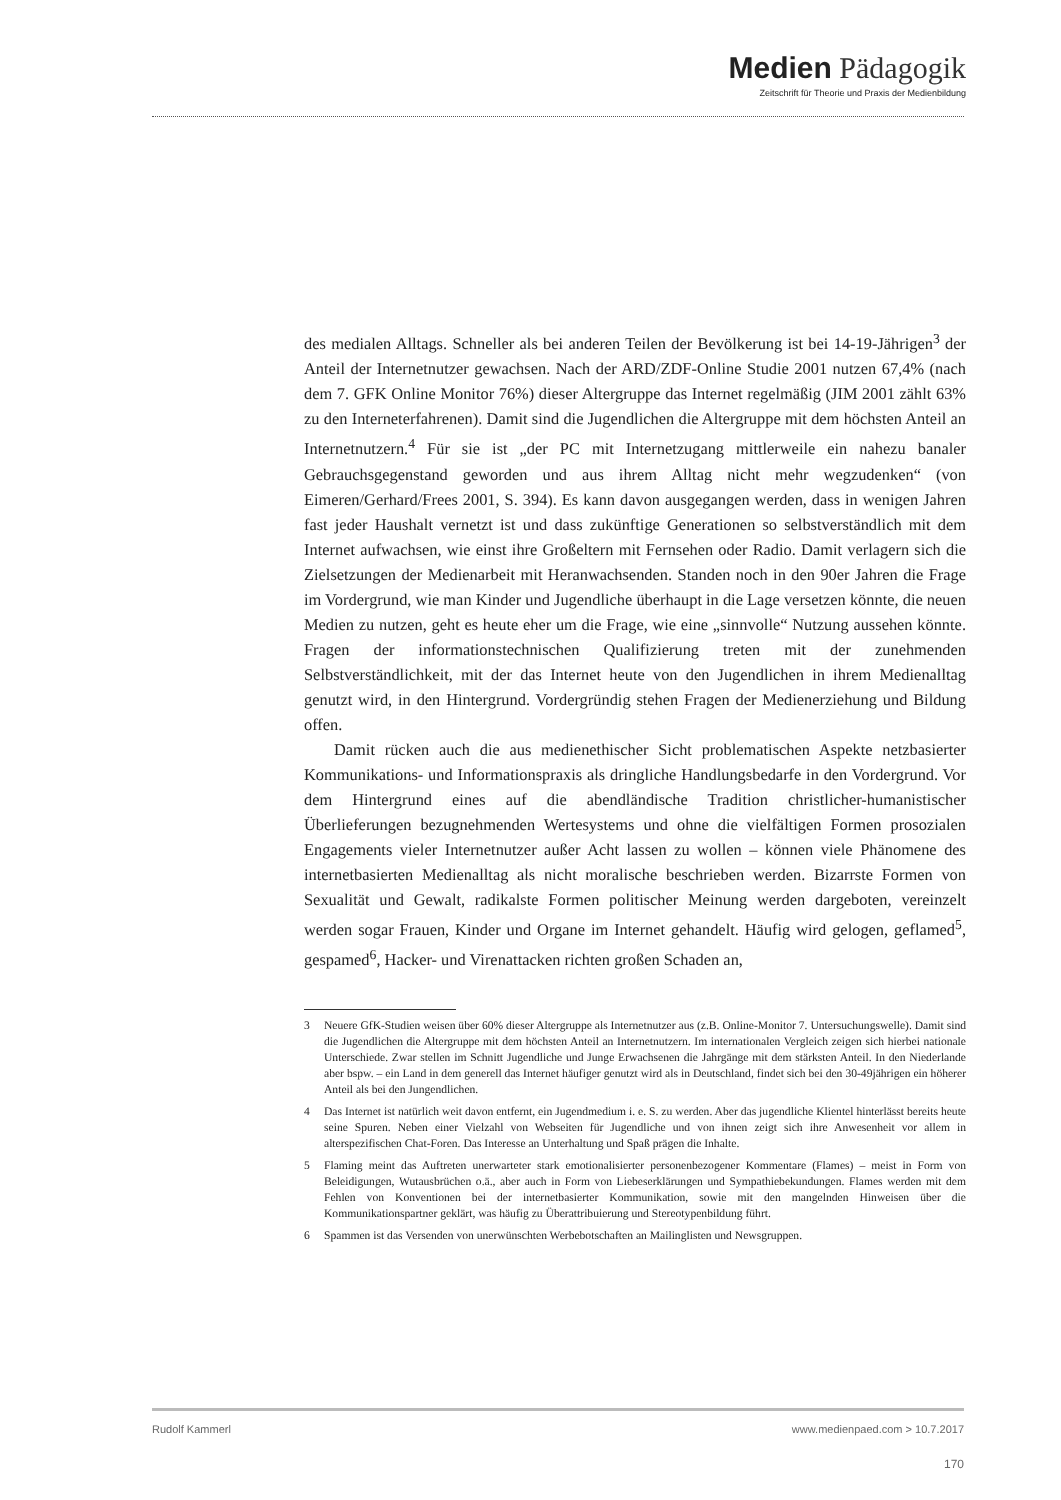Medien Pädagogik
Zeitschrift für Theorie und Praxis der Medienbildung
des medialen Alltags. Schneller als bei anderen Teilen der Bevölkerung ist bei 14-19-Jährigen<sup>3</sup> der Anteil der Internetnutzer gewachsen. Nach der ARD/ZDF-Online Studie 2001 nutzen 67,4% (nach dem 7. GFK Online Monitor 76%) dieser Altergruppe das Internet regelmäßig (JIM 2001 zählt 63% zu den Interneterfahrenen). Damit sind die Jugendlichen die Altergruppe mit dem höchsten Anteil an Internetnutzern.<sup>4</sup> Für sie ist „der PC mit Internetzugang mittlerweile ein nahezu banaler Gebrauchsgegenstand geworden und aus ihrem Alltag nicht mehr wegzudenken“ (von Eimeren/Gerhard/Frees 2001, S. 394). Es kann davon ausgegangen werden, dass in wenigen Jahren fast jeder Haushalt vernetzt ist und dass zukünftige Generationen so selbstverständlich mit dem Internet aufwachsen, wie einst ihre Großeltern mit Fernsehen oder Radio. Damit verlagern sich die Zielsetzungen der Medienarbeit mit Heranwachsenden. Standen noch in den 90er Jahren die Frage im Vordergrund, wie man Kinder und Jugendliche überhaupt in die Lage versetzen könnte, die neuen Medien zu nutzen, geht es heute eher um die Frage, wie eine „sinnvolle“ Nutzung aussehen könnte. Fragen der informationstechnischen Qualifizierung treten mit der zunehmenden Selbstverständlichkeit, mit der das Internet heute von den Jugendlichen in ihrem Medienalltag genutzt wird, in den Hintergrund. Vordergründig stehen Fragen der Medienerziehung und Bildung offen.
Damit rücken auch die aus medienethischer Sicht problematischen Aspekte netzbasierter Kommunikations- und Informationspraxis als dringliche Handlungsbedarfe in den Vordergrund. Vor dem Hintergrund eines auf die abendländische Tradition christlicher-humanistischer Überlieferungen bezugnehmenden Wertesystems und ohne die vielfältigen Formen prosozialen Engagements vieler Internetnutzer außer Acht lassen zu wollen – können viele Phänomene des internetbasierten Medienalltag als nicht moralische beschrieben werden. Bizarrste Formen von Sexualität und Gewalt, radikalste Formen politischer Meinung werden dargeboten, vereinzelt werden sogar Frauen, Kinder und Organe im Internet gehandelt. Häufig wird gelogen, geflamed<sup>5</sup>, gespamed<sup>6</sup>, Hacker- und Virenattacken richten großen Schaden an,
3 Neuere GfK-Studien weisen über 60% dieser Altergruppe als Internetnutzer aus (z.B. Online-Monitor 7. Untersuchungswelle). Damit sind die Jugendlichen die Altergruppe mit dem höchsten Anteil an Internetnutzern. Im internationalen Vergleich zeigen sich hierbei nationale Unterschiede. Zwar stellen im Schnitt Jugendliche und Junge Erwachsenen die Jahrgänge mit dem stärksten Anteil. In den Niederlande aber bspw. – ein Land in dem generell das Internet häufiger genutzt wird als in Deutschland, findet sich bei den 30-49jährigen ein höherer Anteil als bei den Jungendlichen.
4 Das Internet ist natürlich weit davon entfernt, ein Jugendmedium i. e. S. zu werden. Aber das jugendliche Klientel hinterlässt bereits heute seine Spuren. Neben einer Vielzahl von Webseiten für Jugendliche und von ihnen zeigt sich ihre Anwesenheit vor allem in alterspezifischen Chat-Foren. Das Interesse an Unterhaltung und Spaß prägen die Inhalte.
5 Flaming meint das Auftreten unerwarteter stark emotionalisierter personenbezogener Kommentare (Flames) – meist in Form von Beleidigungen, Wutausbrüchen o.ä., aber auch in Form von Liebeserklärungen und Sympathiebekundungen. Flames werden mit dem Fehlen von Konventionen bei der internetbasierter Kommunikation, sowie mit den mangelnden Hinweisen über die Kommunikationspartner geklärt, was häufig zu Überattribuierung und Stereotypenbildung führt.
6 Spammen ist das Versenden von unerwünschten Werbebotschaften an Mailinglisten und Newsgruppen.
Rudolf Kammerl www.medienpaed.com > 10.7.2017
170